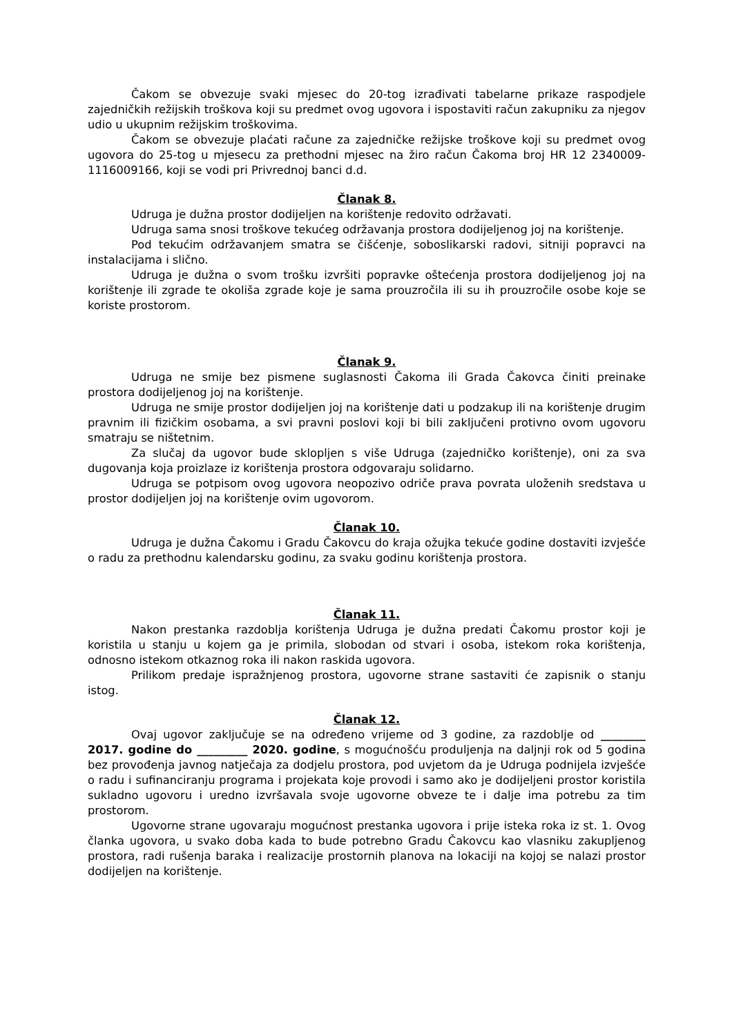Čakom se obvezuje svaki mjesec do 20-tog izrađivati tabelarne prikaze raspodjele zajedničkih režijskih troškova koji su predmet ovog ugovora i ispostaviti račun zakupniku za njegov udio u ukupnim režijskim troškovima.
Čakom se obvezuje plaćati račune za zajedničke režijske troškove koji su predmet ovog ugovora do 25-tog u mjesecu za prethodni mjesec na žiro račun Čakoma broj HR 12 2340009-1116009166, koji se vodi pri Privrednoj banci d.d.
Članak 8.
Udruga je dužna prostor dodijeljen na korištenje redovito održavati.
Udruga sama snosi troškove tekućeg održavanja prostora dodijeljenog joj na korištenje.
Pod tekućim održavanjem smatra se čišćenje, soboslikarski radovi, sitniji popravci na instalacijama i slično.
Udruga je dužna o svom trošku izvršiti popravke oštećenja prostora dodijeljenog joj na korištenje ili zgrade te okoliša zgrade koje je sama prouzročila ili su ih prouzročile osobe koje se koriste prostorom.
Članak 9.
Udruga ne smije bez pismene suglasnosti Čakoma ili Grada Čakovca činiti preinake prostora dodijeljenog joj na korištenje.
Udruga ne smije prostor dodijeljen joj na korištenje dati u podzakup ili na korištenje drugim pravnim ili fizičkim osobama, a svi pravni poslovi koji bi bili zaključeni protivno ovom ugovoru smatraju se ništetnim.
Za slučaj da ugovor bude sklopljen s više Udruga (zajedničko korištenje), oni za sva dugovanja koja proizlaze iz korištenja prostora odgovaraju solidarno.
Udruga se potpisom ovog ugovora neopozivo odriče prava povrata uloženih sredstava u prostor dodijeljen joj na korištenje ovim ugovorom.
Članak 10.
Udruga je dužna Čakomu i Gradu Čakovcu do kraja ožujka tekuće godine dostaviti izvješće o radu za prethodnu kalendarsku godinu, za svaku godinu korištenja prostora.
Članak 11.
Nakon prestanka razdoblja korištenja Udruga je dužna predati Čakomu prostor koji je koristila u stanju u kojem ga je primila, slobodan od stvari i osoba, istekom roka korištenja, odnosno istekom otkaznog roka ili nakon raskida ugovora.
Prilikom predaje ispražnjenog prostora, ugovorne strane sastaviti će zapisnik o stanju istog.
Članak 12.
Ovaj ugovor zaključuje se na određeno vrijeme od 3 godine, za razdoblje od ________ 2017. godine do _________ 2020. godine, s mogućnošću produljenja na daljnji rok od 5 godina bez provođenja javnog natječaja za dodjelu prostora, pod uvjetom da je Udruga podnijela izvješće o radu i sufinanciranju programa i projekata koje provodi i samo ako je dodijeljeni prostor koristila sukladno ugovoru i uredno izvršavala svoje ugovorne obveze te i dalje ima potrebu za tim prostorom.
Ugovorne strane ugovaraju mogućnost prestanka ugovora i prije isteka roka iz st. 1. Ovog članka ugovora, u svako doba kada to bude potrebno Gradu Čakovcu kao vlasniku zakupljenog prostora, radi rušenja baraka i realizacije prostornih planova na lokaciji na kojoj se nalazi prostor dodijeljen na korištenje.